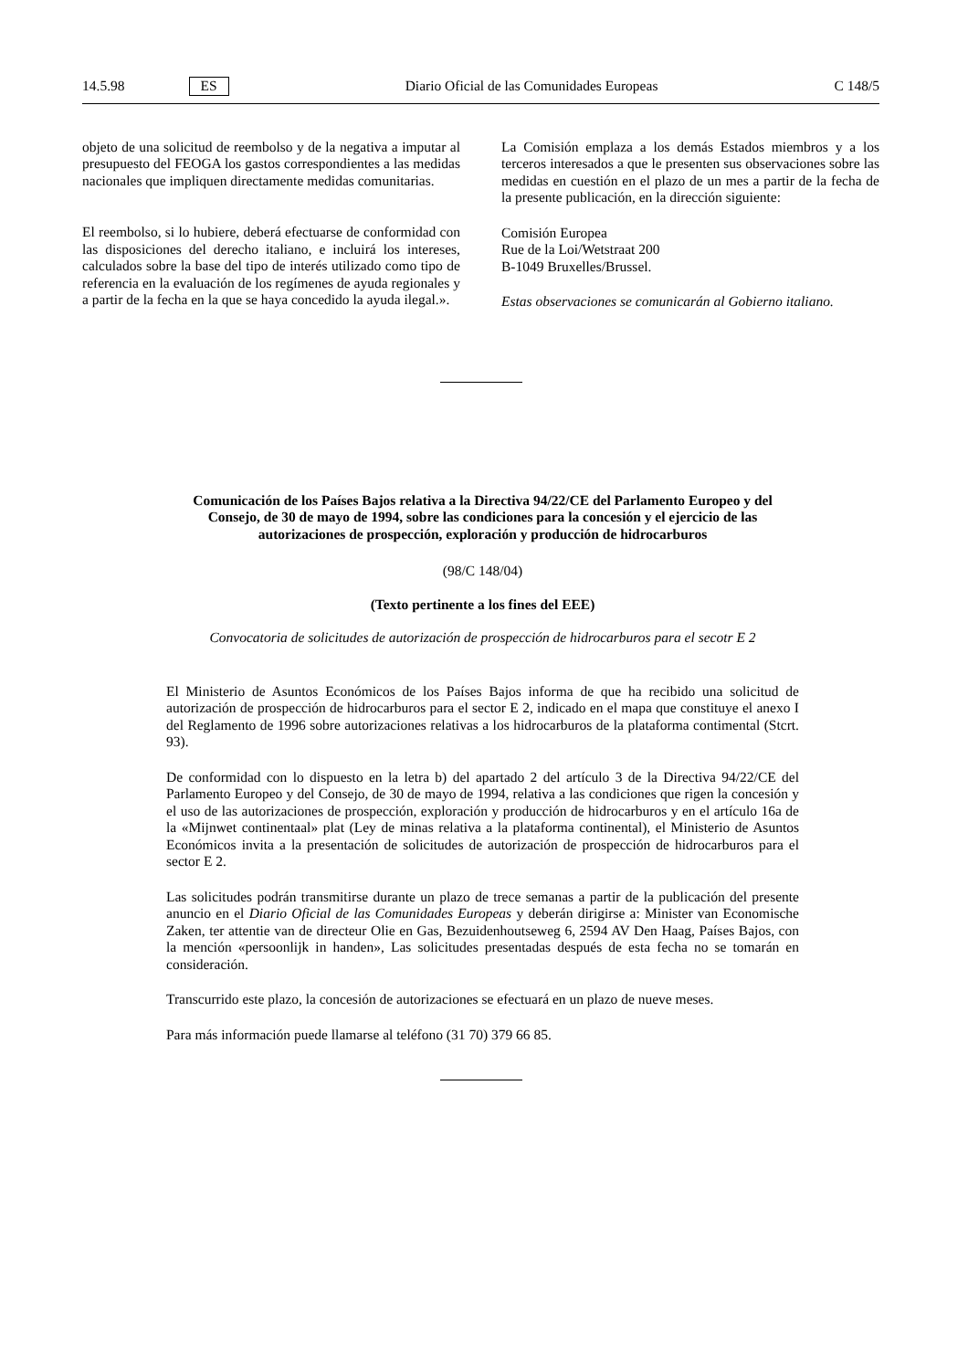14.5.98 ES Diario Oficial de las Comunidades Europeas C 148/5
objeto de una solicitud de reembolso y de la negativa a imputar al presupuesto del FEOGA los gastos correspondientes a las medidas nacionales que impliquen directamente medidas comunitarias.
El reembolso, si lo hubiere, deberá efectuarse de conformidad con las disposiciones del derecho italiano, e incluirá los intereses, calculados sobre la base del tipo de interés utilizado como tipo de referencia en la evaluación de los regímenes de ayuda regionales y a partir de la fecha en la que se haya concedido la ayuda ilegal.».
La Comisión emplaza a los demás Estados miembros y a los terceros interesados a que le presenten sus observaciones sobre las medidas en cuestión en el plazo de un mes a partir de la fecha de la presente publicación, en la dirección siguiente:
Comisión Europea
Rue de la Loi/Wetstraat 200
B-1049 Bruxelles/Brussel.
Estas observaciones se comunicarán al Gobierno italiano.
Comunicación de los Países Bajos relativa a la Directiva 94/22/CE del Parlamento Europeo y del Consejo, de 30 de mayo de 1994, sobre las condiciones para la concesión y el ejercicio de las autorizaciones de prospección, exploración y producción de hidrocarburos
(98/C 148/04)
(Texto pertinente a los fines del EEE)
Convocatoria de solicitudes de autorización de prospección de hidrocarburos para el secotr E 2
El Ministerio de Asuntos Económicos de los Países Bajos informa de que ha recibido una solicitud de autorización de prospección de hidrocarburos para el sector E 2, indicado en el mapa que constituye el anexo I del Reglamento de 1996 sobre autorizaciones relativas a los hidrocarburos de la plataforma contimental (Stcrt. 93).
De conformidad con lo dispuesto en la letra b) del apartado 2 del artículo 3 de la Directiva 94/22/CE del Parlamento Europeo y del Consejo, de 30 de mayo de 1994, relativa a las condiciones que rigen la concesión y el uso de las autorizaciones de prospección, exploración y producción de hidrocarburos y en el artículo 16a de la «Mijnwet continentaal» plat (Ley de minas relativa a la plataforma continental), el Ministerio de Asuntos Económicos invita a la presentación de solicitudes de autorización de prospección de hidrocarburos para el sector E 2.
Las solicitudes podrán transmitirse durante un plazo de trece semanas a partir de la publicación del presente anuncio en el Diario Oficial de las Comunidades Europeas y deberán dirigirse a: Minister van Economische Zaken, ter attentie van de directeur Olie en Gas, Bezuidenhoutseweg 6, 2594 AV Den Haag, Países Bajos, con la mención «persoonlijk in handen», Las solicitudes presentadas después de esta fecha no se tomarán en consideración.
Transcurrido este plazo, la concesión de autorizaciones se efectuará en un plazo de nueve meses.
Para más información puede llamarse al teléfono (31 70) 379 66 85.